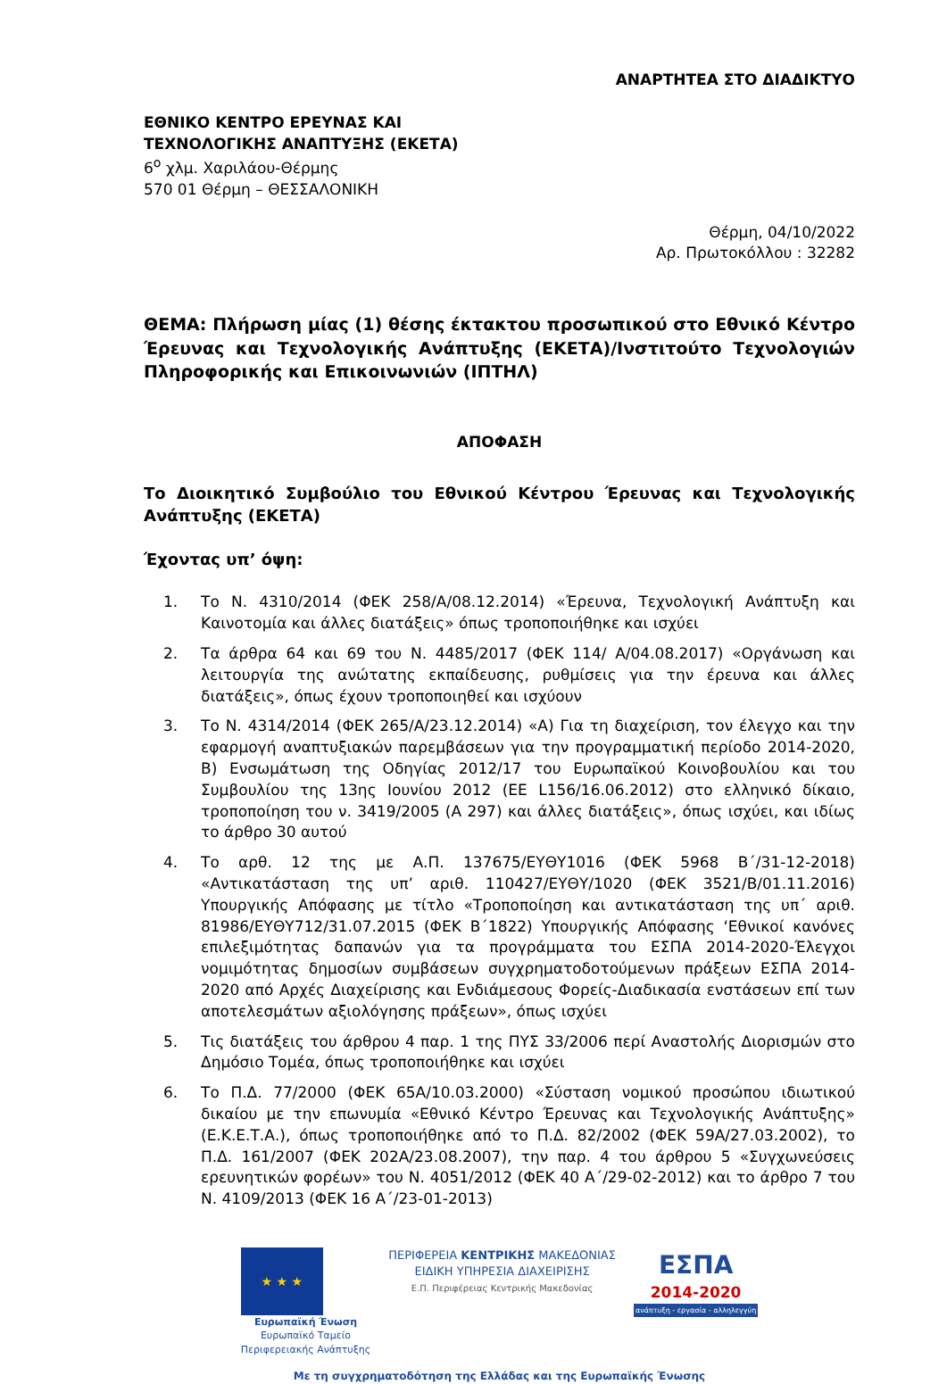ΑΝΑΡΤΗΤΕΑ ΣΤΟ ΔΙΑΔΙΚΤΥΟ
ΕΘΝΙΚΟ ΚΕΝΤΡΟ ΕΡΕΥΝΑΣ ΚΑΙ
ΤΕΧΝΟΛΟΓΙΚΗΣ ΑΝΑΠΤΥΞΗΣ (ΕΚΕΤΑ)
6<sup>ο</sup> χλμ. Χαριλάου-Θέρμης
570 01 Θέρμη – ΘΕΣΣΑΛΟΝΙΚΗ
Θέρμη, 04/10/2022
Αρ. Πρωτοκόλλου : 32282
ΘΕΜΑ: Πλήρωση μίας (1) θέσης έκτακτου προσωπικού στο Εθνικό Κέντρο Έρευνας και Τεχνολογικής Ανάπτυξης (ΕΚΕΤΑ)/Ινστιτούτο Τεχνολογιών Πληροφορικής και Επικοινωνιών (ΙΠΤΗΛ)
ΑΠΟΦΑΣΗ
Το Διοικητικό Συμβούλιο του Εθνικού Κέντρου Έρευνας και Τεχνολογικής Ανάπτυξης (ΕΚΕΤΑ)
Έχοντας υπ’ όψη:
1. Το Ν. 4310/2014 (ΦΕΚ 258/Α/08.12.2014) «Έρευνα, Τεχνολογική Ανάπτυξη και Καινοτομία και άλλες διατάξεις» όπως τροποποιήθηκε και ισχύει
2. Τα άρθρα 64 και 69 του Ν. 4485/2017 (ΦΕΚ 114/ Α/04.08.2017) «Οργάνωση και λειτουργία της ανώτατης εκπαίδευσης, ρυθμίσεις για την έρευνα και άλλες διατάξεις», όπως έχουν τροποποιηθεί και ισχύουν
3. Το Ν. 4314/2014 (ΦΕΚ 265/Α/23.12.2014) «Α) Για τη διαχείριση, τον έλεγχο και την εφαρμογή αναπτυξιακών παρεμβάσεων για την προγραμματική περίοδο 2014-2020, Β) Ενσωμάτωση της Οδηγίας 2012/17 του Ευρωπαϊκού Κοινοβουλίου και του Συμβουλίου της 13ης Ιουνίου 2012 (ΕΕ L156/16.06.2012) στο ελληνικό δίκαιο, τροποποίηση του ν. 3419/2005 (Α 297) και άλλες διατάξεις», όπως ισχύει, και ιδίως το άρθρο 30 αυτού
4. Το αρθ. 12 της με Α.Π. 137675/ΕΥΘΥ1016 (ΦΕΚ 5968 Β΄/31-12-2018) «Αντικατάσταση της υπ’ αριθ. 110427/ΕΥΘΥ/1020 (ΦΕΚ 3521/Β/01.11.2016) Υπουργικής Απόφασης με τίτλο «Τροποποίηση και αντικατάσταση της υπ΄ αριθ. 81986/ΕΥΘΥ712/31.07.2015 (ΦΕΚ Β΄1822) Υπουργικής Απόφασης ‘Εθνικοί κανόνες επιλεξιμότητας δαπανών για τα προγράμματα του ΕΣΠΑ 2014-2020-Έλεγχοι νομιμότητας δημοσίων συμβάσεων συγχρηματοδοτούμενων πράξεων ΕΣΠΑ 2014-2020 από Αρχές Διαχείρισης και Ενδιάμεσους Φορείς-Διαδικασία ενστάσεων επί των αποτελεσμάτων αξιολόγησης πράξεων», όπως ισχύει
5. Τις διατάξεις του άρθρου 4 παρ. 1 της ΠΥΣ 33/2006 περί Αναστολής Διορισμών στο Δημόσιο Τομέα, όπως τροποποιήθηκε και ισχύει
6. Το Π.Δ. 77/2000 (ΦΕΚ 65Α/10.03.2000) «Σύσταση νομικού προσώπου ιδιωτικού δικαίου με την επωνυμία «Εθνικό Κέντρο Έρευνας και Τεχνολογικής Ανάπτυξης» (Ε.Κ.Ε.Τ.Α.), όπως τροποποιήθηκε από το Π.Δ. 82/2002 (ΦΕΚ 59Α/27.03.2002), το Π.Δ. 161/2007 (ΦΕΚ 202Α/23.08.2007), την παρ. 4 του άρθρου 5 «Συγχωνεύσεις ερευνητικών φορέων» του Ν. 4051/2012 (ΦΕΚ 40 Α΄/29-02-2012) και το άρθρο 7 του Ν. 4109/2013 (ΦΕΚ 16 Α΄/23-01-2013)
★ ★ ★
Ευρωπαϊκή Ένωση
Ευρωπαϊκό Ταμείο
Περιφερειακής Ανάπτυξης
ΠΕΡΙΦΕΡΕΙΑ ΚΕΝΤΡΙΚΗΣ ΜΑΚΕΔΟΝΙΑΣ
ΕΙΔΙΚΗ ΥΠΗΡΕΣΙΑ ΔΙΑΧΕΙΡΙΣΗΣ
Ε.Π. Περιφέρειας Κεντρικής Μακεδονίας
ΕΣΠΑ
2014-2020
ανάπτυξη - εργασία - αλληλεγγύη
Με τη συγχρηματοδότηση της Ελλάδας και της Ευρωπαϊκής Ένωσης